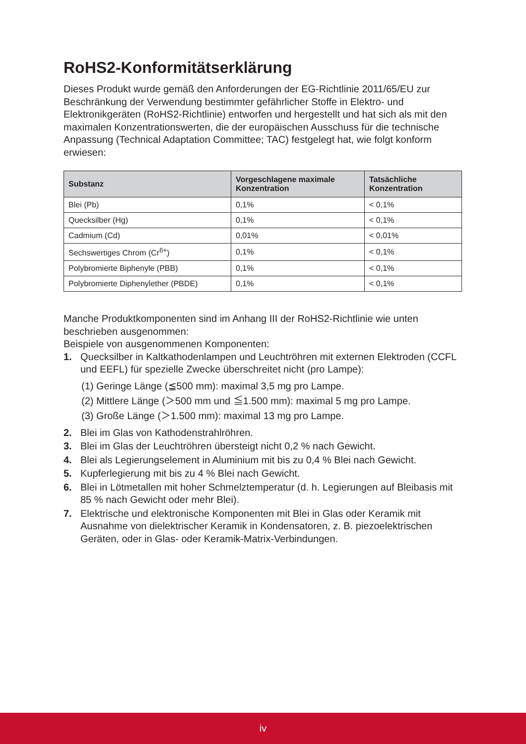RoHS2-Konformitätserklärung
Dieses Produkt wurde gemäß den Anforderungen der EG-Richtlinie 2011/65/EU zur Beschränkung der Verwendung bestimmter gefährlicher Stoffe in Elektro- und Elektronikgeräten (RoHS2-Richtlinie) entworfen und hergestellt und hat sich als mit den maximalen Konzentrationswerten, die der europäischen Ausschuss für die technische Anpassung (Technical Adaptation Committee; TAC) festgelegt hat, wie folgt konform erwiesen:
| Substanz | Vorgeschlagene maximale Konzentration | Tatsächliche Konzentration |
| --- | --- | --- |
| Blei (Pb) | 0,1% | < 0,1% |
| Quecksilber (Hg) | 0,1% | < 0,1% |
| Cadmium (Cd) | 0,01% | < 0,01% |
| Sechswertiges Chrom (Cr<sup>6+</sup>) | 0,1% | < 0,1% |
| Polybromierte Biphenyle (PBB) | 0,1% | < 0,1% |
| Polybromierte Diphenylether (PBDE) | 0,1% | < 0,1% |
Manche Produktkomponenten sind im Anhang III der RoHS2-Richtlinie wie unten beschrieben ausgenommen:
Beispiele von ausgenommenen Komponenten:
1. Quecksilber in Kaltkathodenlampen und Leuchtröhren mit externen Elektroden (CCFL und EEFL) für spezielle Zwecke überschreitet nicht (pro Lampe):
(1) Geringe Länge (≦500 mm): maximal 3,5 mg pro Lampe.
(2) Mittlere Länge (＞500 mm und ≦1.500 mm): maximal 5 mg pro Lampe.
(3) Große Länge (＞1.500 mm): maximal 13 mg pro Lampe.
2. Blei im Glas von Kathodenstrahlröhren.
3. Blei im Glas der Leuchtröhren übersteigt nicht 0,2 % nach Gewicht.
4. Blei als Legierungselement in Aluminium mit bis zu 0,4 % Blei nach Gewicht.
5. Kupferlegierung mit bis zu 4 % Blei nach Gewicht.
6. Blei in Lötmetallen mit hoher Schmelztemperatur (d. h. Legierungen auf Bleibasis mit 85 % nach Gewicht oder mehr Blei).
7. Elektrische und elektronische Komponenten mit Blei in Glas oder Keramik mit Ausnahme von dielektrischer Keramik in Kondensatoren, z. B. piezoelektrischen Geräten, oder in Glas- oder Keramik-Matrix-Verbindungen.
iv